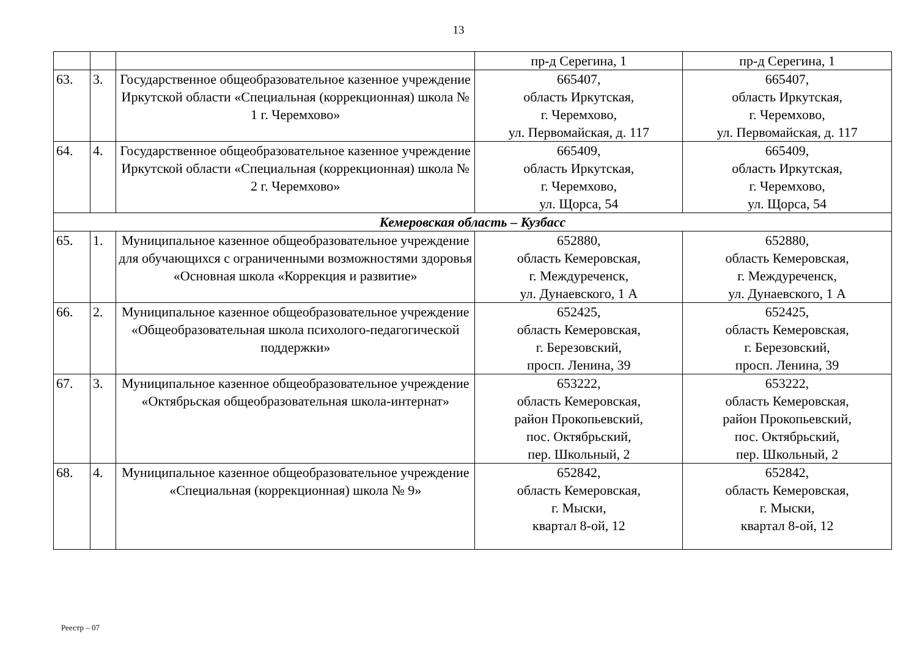13
| | | | пр-д Серегина, 1 | пр-д Серегина, 1 |
| 63. | 3. | Государственное общеобразовательное казенное учреждение Иркутской области «Специальная (коррекционная) школа № 1 г. Черемхово» | 665407, область Иркутская, г. Черемхово, ул. Первомайская, д. 117 | 665407, область Иркутская, г. Черемхово, ул. Первомайская, д. 117 |
| 64. | 4. | Государственное общеобразовательное казенное учреждение Иркутской области «Специальная (коррекционная) школа № 2 г. Черемхово» | 665409, область Иркутская, г. Черемхово, ул. Щорса, 54 | 665409, область Иркутская, г. Черемхово, ул. Щорса, 54 |
| Кемеровская область – Кузбасс | | | | |
| 65. | 1. | Муниципальное казенное общеобразовательное учреждение для обучающихся с ограниченными возможностями здоровья «Основная школа «Коррекция и развитие» | 652880, область Кемеровская, г. Междуреченск, ул. Дунаевского, 1 А | 652880, область Кемеровская, г. Междуреченск, ул. Дунаевского, 1 А |
| 66. | 2. | Муниципальное казенное общеобразовательное учреждение «Общеобразовательная школа психолого-педагогической поддержки» | 652425, область Кемеровская, г. Березовский, просп. Ленина, 39 | 652425, область Кемеровская, г. Березовский, просп. Ленина, 39 |
| 67. | 3. | Муниципальное казенное общеобразовательное учреждение «Октябрьская общеобразовательная школа-интернат» | 653222, область Кемеровская, район Прокопьевский, пос. Октябрьский, пер. Школьный, 2 | 653222, область Кемеровская, район Прокопьевский, пос. Октябрьский, пер. Школьный, 2 |
| 68. | 4. | Муниципальное казенное общеобразовательное учреждение «Специальная (коррекционная) школа № 9» | 652842, область Кемеровская, г. Мыски, квартал 8-ой, 12 | 652842, область Кемеровская, г. Мыски, квартал 8-ой, 12 |
Реестр – 07